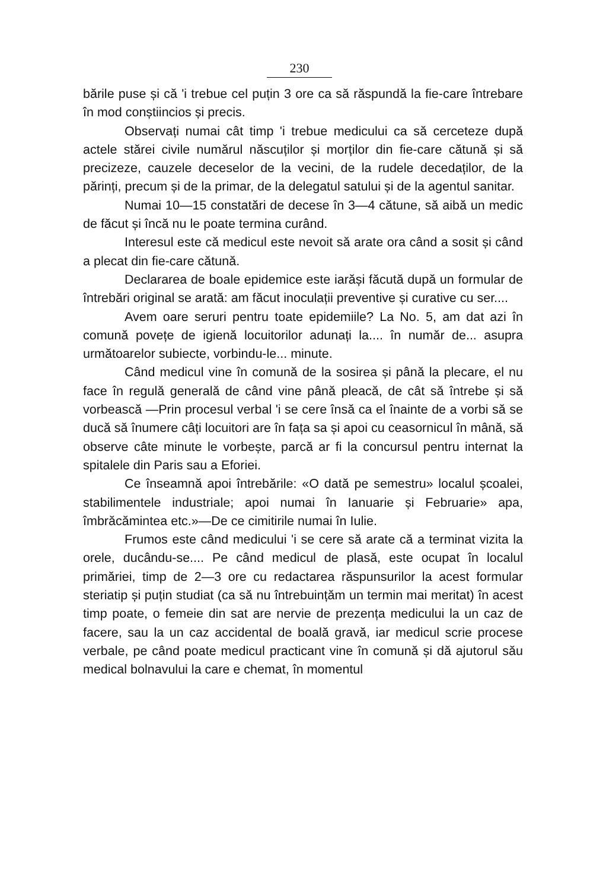230
bările puse și că 'i trebue cel puțin 3 ore ca să răspundă la fie-care întrebare în mod conștiincios și precis.
Observați numai cât timp 'i trebue medicului ca să cerceteze după actele stărei civile numărul născuților și morților din fie-care cătună și să precizeze, cauzele deceselor de la vecini, de la rudele decedaților, de la părinți, precum și de la primar, de la delegatul satului și de la agentul sanitar.
Numai 10—15 constatări de decese în 3—4 cătune, să aibă un medic de făcut și încă nu le poate termina curând.
Interesul este că medicul este nevoit să arate ora când a sosit și când a plecat din fie-care cătună.
Declararea de boale epidemice este iarăși făcută după un formular de întrebări original se arată: am făcut inoculații preventive și curative cu ser....
Avem oare seruri pentru toate epidemiile? La No. 5, am dat azi în comună povețe de igienă locuitorilor adunați la.... în număr de... asupra următoarelor subiecte, vorbindu-le... minute.
Când medicul vine în comună de la sosirea și până la plecare, el nu face în regulă generală de când vine până pleacă, de cât să întrebe și să vorbească —Prin procesul verbal 'i se cere însă ca el înainte de a vorbi să se ducă să înumere câți locuitori are în fața sa și apoi cu ceasornicul în mână, să observe câte minute le vorbește, parcă ar fi la concursul pentru internat la spitalele din Paris sau a Eforiei.
Ce înseamnă apoi întrebările: «O dată pe semestru» localul școalei, stabilimentele industriale; apoi numai în Ianuarie și Februarie» apa, îmbrăcămintea etc.»—De ce cimitirile numai în Iulie.
Frumos este când medicului 'i se cere să arate că a terminat vizita la orele, ducându-se.... Pe când medicul de plasă, este ocupat în localul primăriei, timp de 2—3 ore cu redactarea răspunsurilor la acest formular steriatip și puțin studiat (ca să nu întrebuințăm un termin mai meritat) în acest timp poate, o femeie din sat are nervie de prezența medicului la un caz de facere, sau la un caz accidental de boală gravă, iar medicul scrie procese verbale, pe când poate medicul practicant vine în comună și dă ajutorul său medical bolnavului la care e chemat, în momentul